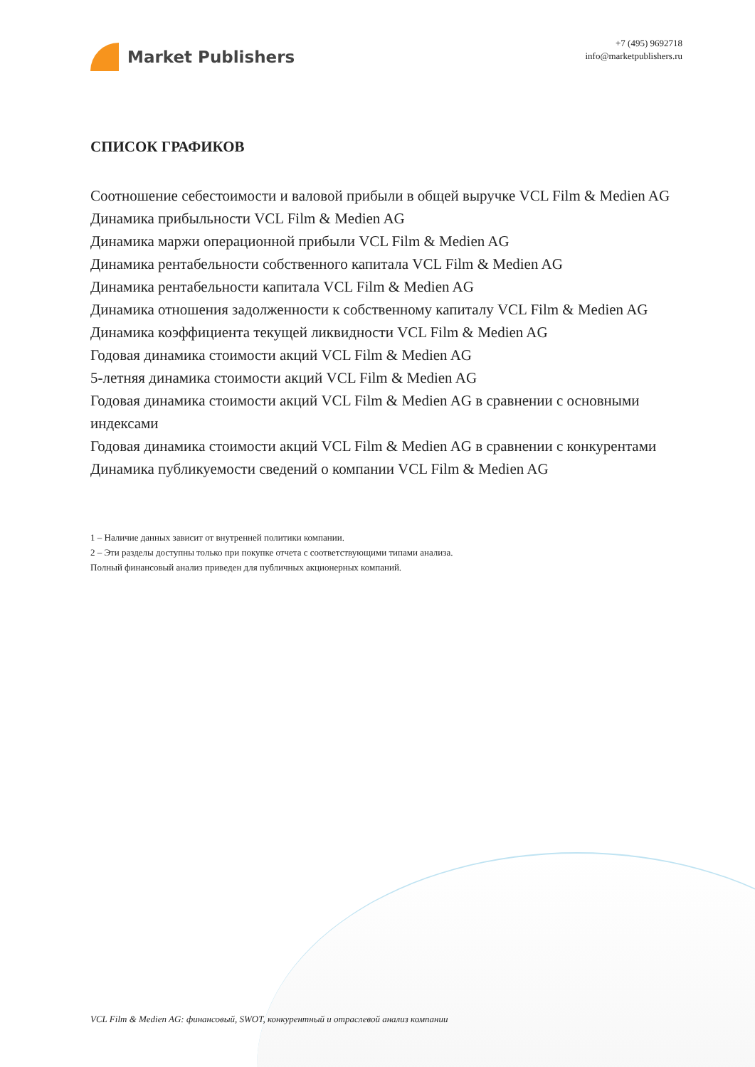Market Publishers
+7 (495) 9692718
info@marketpublishers.ru
СПИСОК ГРАФИКОВ
Соотношение себестоимости и валовой прибыли в общей выручке VCL Film & Medien AG
Динамика прибыльности VCL Film & Medien AG
Динамика маржи операционной прибыли VCL Film & Medien AG
Динамика рентабельности собственного капитала VCL Film & Medien AG
Динамика рентабельности капитала VCL Film & Medien AG
Динамика отношения задолженности к собственному капиталу VCL Film & Medien AG
Динамика коэффициента текущей ликвидности VCL Film & Medien AG
Годовая динамика стоимости акций VCL Film & Medien AG
5-летняя динамика стоимости акций VCL Film & Medien AG
Годовая динамика стоимости акций VCL Film & Medien AG в сравнении с основными индексами
Годовая динамика стоимости акций VCL Film & Medien AG в сравнении с конкурентами
Динамика публикуемости сведений о компании VCL Film & Medien AG
1 – Наличие данных зависит от внутренней политики компании.
2 – Эти разделы доступны только при покупке отчета с соответствующими типами анализа.
Полный финансовый анализ приведен для публичных акционерных компаний.
VCL Film & Medien AG: финансовый, SWOT, конкурентный и отраслевой анализ компании